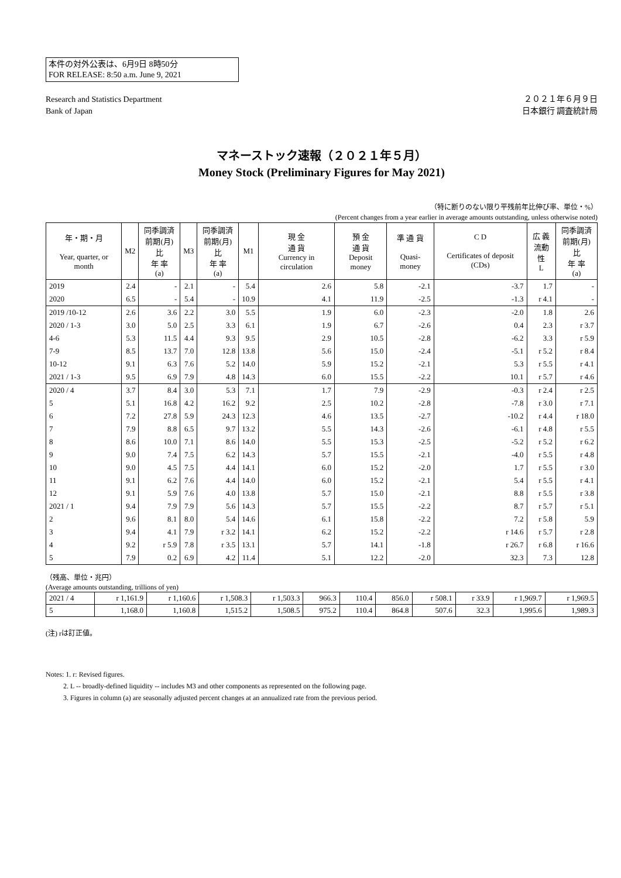本件の対外公表は、6月9日 8時50分
FOR RELEASE: 8:50 a.m. June 9, 2021
Research and Statistics Department
Bank of Japan
２０２１年６月９日
日本銀行 調査統計局
マネーストック速報（２０２１年５月）
Money Stock (Preliminary Figures for May 2021)
（特に断りのない限り平残前年比伸び率、単位・%）
(Percent changes from a year earlier in average amounts outstanding, unless otherwise noted)
| 年・期・月 Year, quarter, or month | M2 | 同季調済 前期(月)比 年 率 (a) | M3 | 同季調済 前期(月)比 年 率 (a) | M1 | 現 金 通 貨 Currency in circulation | 預 金 通 貨 Deposit money | 準 通 貨 Quasi-money | C D Certificates of deposit (CDs) | 広 義 流動性 L | 同季調済 前期(月)比 年 率 (a) |
| --- | --- | --- | --- | --- | --- | --- | --- | --- | --- | --- | --- |
| 2019 | 2.4 | - | 2.1 | - | 5.4 | 2.6 | 5.8 | -2.1 | -3.7 | 1.7 | - |
| 2020 | 6.5 | - | 5.4 | - | 10.9 | 4.1 | 11.9 | -2.5 | -1.3 | r 4.1 | - |
| 2019 /10-12 | 2.6 | 3.6 | 2.2 | 3.0 | 5.5 | 1.9 | 6.0 | -2.3 | -2.0 | 1.8 | 2.6 |
| 2020 / 1-3 | 3.0 | 5.0 | 2.5 | 3.3 | 6.1 | 1.9 | 6.7 | -2.6 | 0.4 | 2.3 | r 3.7 |
| 4-6 | 5.3 | 11.5 | 4.4 | 9.3 | 9.5 | 2.9 | 10.5 | -2.8 | -6.2 | 3.3 | r 5.9 |
| 7-9 | 8.5 | 13.7 | 7.0 | 12.8 | 13.8 | 5.6 | 15.0 | -2.4 | -5.1 | r 5.2 | r 8.4 |
| 10-12 | 9.1 | 6.3 | 7.6 | 5.2 | 14.0 | 5.9 | 15.2 | -2.1 | 5.3 | r 5.5 | r 4.1 |
| 2021 / 1-3 | 9.5 | 6.9 | 7.9 | 4.8 | 14.3 | 6.0 | 15.5 | -2.2 | 10.1 | r 5.7 | r 4.6 |
| 2020 / 4 | 3.7 | 8.4 | 3.0 | 5.3 | 7.1 | 1.7 | 7.9 | -2.9 | -0.3 | r 2.4 | r 2.5 |
| 5 | 5.1 | 16.8 | 4.2 | 16.2 | 9.2 | 2.5 | 10.2 | -2.8 | -7.8 | r 3.0 | r 7.1 |
| 6 | 7.2 | 27.8 | 5.9 | 24.3 | 12.3 | 4.6 | 13.5 | -2.7 | -10.2 | r 4.4 | r 18.0 |
| 7 | 7.9 | 8.8 | 6.5 | 9.7 | 13.2 | 5.5 | 14.3 | -2.6 | -6.1 | r 4.8 | r 5.5 |
| 8 | 8.6 | 10.0 | 7.1 | 8.6 | 14.0 | 5.5 | 15.3 | -2.5 | -5.2 | r 5.2 | r 6.2 |
| 9 | 9.0 | 7.4 | 7.5 | 6.2 | 14.3 | 5.7 | 15.5 | -2.1 | -4.0 | r 5.5 | r 4.8 |
| 10 | 9.0 | 4.5 | 7.5 | 4.4 | 14.1 | 6.0 | 15.2 | -2.0 | 1.7 | r 5.5 | r 3.0 |
| 11 | 9.1 | 6.2 | 7.6 | 4.4 | 14.0 | 6.0 | 15.2 | -2.1 | 5.4 | r 5.5 | r 4.1 |
| 12 | 9.1 | 5.9 | 7.6 | 4.0 | 13.8 | 5.7 | 15.0 | -2.1 | 8.8 | r 5.5 | r 3.8 |
| 2021 / 1 | 9.4 | 7.9 | 7.9 | 5.6 | 14.3 | 5.7 | 15.5 | -2.2 | 8.7 | r 5.7 | r 5.1 |
| 2 | 9.6 | 8.1 | 8.0 | 5.4 | 14.6 | 6.1 | 15.8 | -2.2 | 7.2 | r 5.8 | 5.9 |
| 3 | 9.4 | 4.1 | 7.9 | r 3.2 | 14.1 | 6.2 | 15.2 | -2.2 | r 14.6 | r 5.7 | r 2.8 |
| 4 | 9.2 | r 5.9 | 7.8 | r 3.5 | 13.1 | 5.7 | 14.1 | -1.8 | r 26.7 | r 6.8 | r 16.6 |
| 5 | 7.9 | 0.2 | 6.9 | 4.2 | 11.4 | 5.1 | 12.2 | -2.0 | 32.3 | 7.3 | 12.8 |
（残高、単位・兆円）
(Average amounts outstanding, trillions of yen)
| 2021 / 4 | r 1,161.9 | r 1,160.6 | r 1,508.3 | r 1,503.3 | 966.3 | 110.4 | 856.0 | r 508.1 | r 33.9 | r 1,969.7 | r 1,969.5 |
| 5 | 1,168.0 | 1,160.8 | 1,515.2 | 1,508.5 | 975.2 | 110.4 | 864.8 | 507.6 | 32.3 | 1,995.6 | 1,989.3 |
(注) rは訂正値。
Notes: 1. r: Revised figures.
2. L -- broadly-defined liquidity -- includes M3 and other components as represented on the following page.
3. Figures in column (a) are seasonally adjusted percent changes at an annualized rate from the previous period.